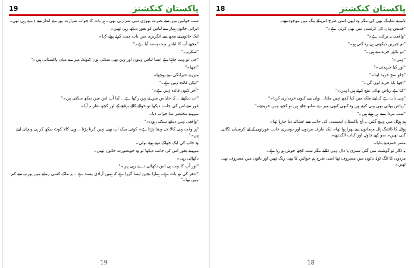پاکستان کنکشنز 18
نابیہ نے شاپنگ بھی کی مگر وہ ابھی اسی طرح اس کے بیگ میں موجود تھے۔
"قمیض یہاں کی کرنسی میں بھی کرتی ہے۔"
"واقعی یہ برکت ہے۔"
"تم چیزیں دیکھتی ہی رہ گئی ہو۔"
"دو بلاؤز خریدے ہیں۔"
"نہیں۔"
"اور کیا خریدتی۔"
"چلو سچ خرید لینا۔"
"اچھا بابا خرید لوں گی۔"
"کیا ہے ریاض بھائی منع کرتے ہیں انہیں۔"
"یہی بات ہے کہ اپنے ملک میں کیا کچھ نہیں ملتا... وہاں سے کیوں خریداری کرنا۔"
"ریاض بھائی بھی یہی کہتے ہیں وہ کبھی کبھی میرے ساتھ جاتے ہیں تو کچھ نہیں خریدتے۔"
"سب مردا یسے ہی ہوتے ہیں۔"
ہم ہوٹل میں پہنچ گئیں... آج پاکستان ایمبیسی کی جانب سے عشائیہ دیا جارہا تھا۔
ہوٹل کا ڈائننگ ہال مہمانوں سے بھرا ہوا تھا۔ ایک طرف مردوں اور دوسری جانب عورتوں کے لیے کرسیاں لگائی گئی تھیں۔ سو کھے چاول اور کباب الگ تھے۔
مسز حمزہ نے بتایا۔
یہ ڈالر تو گوشت میں گئی سبزی پا دال نہیں ڈالتے مگر سب کچھ خوش ہو رہا ہے۔
مردوں کا الگ ٹولہ باتوں میں مصروف تھا اسی طرح ہم خواتین کا بھی رنگ تھیں اور باتوں میں مصروف بھی تھیں۔
18
پاکستان کنکشنز 19
سب خواتین میں سے نصرت تھوڑی سی شرارتی تھی۔ ہر بات کا جواب شرارت بھرے انداز سے دے رہی تھی۔
ایرانی خاتون ہمارے لباس کو بغور دیکھ رہی تھیں۔
ایک خاتون نے مجھ سے انگریزی میں بات چیت کرتے ہوئے کہا۔
"مجھے آپ کا لباس بہت پسند آیا ہے۔"
"شکریہ۔"
"جی تو بہت چاہتا ہے ایسا لباس پہنوں اور پہن بھی سکتی ہوں کیونکہ میرے میاں پاکستانی ہیں۔"
"اچھا۔"
میں نے حیرانگی سے پوچھا۔
"لیکن فائدہ نہیں ہے۔"
"آخر کیوں فائدہ نہیں ہے۔"
"اب دیکھئے... کہ جلباس میں نے پہن رکھا ہے... کیا آپ اس میں دیکھ سکتی ہیں۔"
غور سے اس کی جانب دیکھا تو حوالے کالے برقعے کے اور کچھ نظر نہ آیا۔
میں نے مختصر سا جواب دیا۔
"واقعی نہیں دیکھ سکتی ہوں۔"
"ہر وقت یہی کالا جبہ پہننا پڑتا ہے۔ کوئی میک اپ بھی نہیں کرنا پڑتا... وہی کالا کوٹ دیکھ کر ہی پہچان لیتے ہیں۔"
وہ جاپ کی ایک جھلک دیتے ہوئے بولی۔
میں نے بغور اس کی جانب دیکھا تو وہ خوبصورت خاتون تھیں۔
دکھائی رہی۔
"اور آپ کا بہت ہی اس دکھائی دے رہی ہیں۔"
"ادھر کی تو بات ہے۔ ہمارا بچپن ایسا گزرا ہے کہ ہمیں آزادی پسند ہے... یہ ملک کسی زمانے میں یورپ سے کم نہیں تھا۔"
19